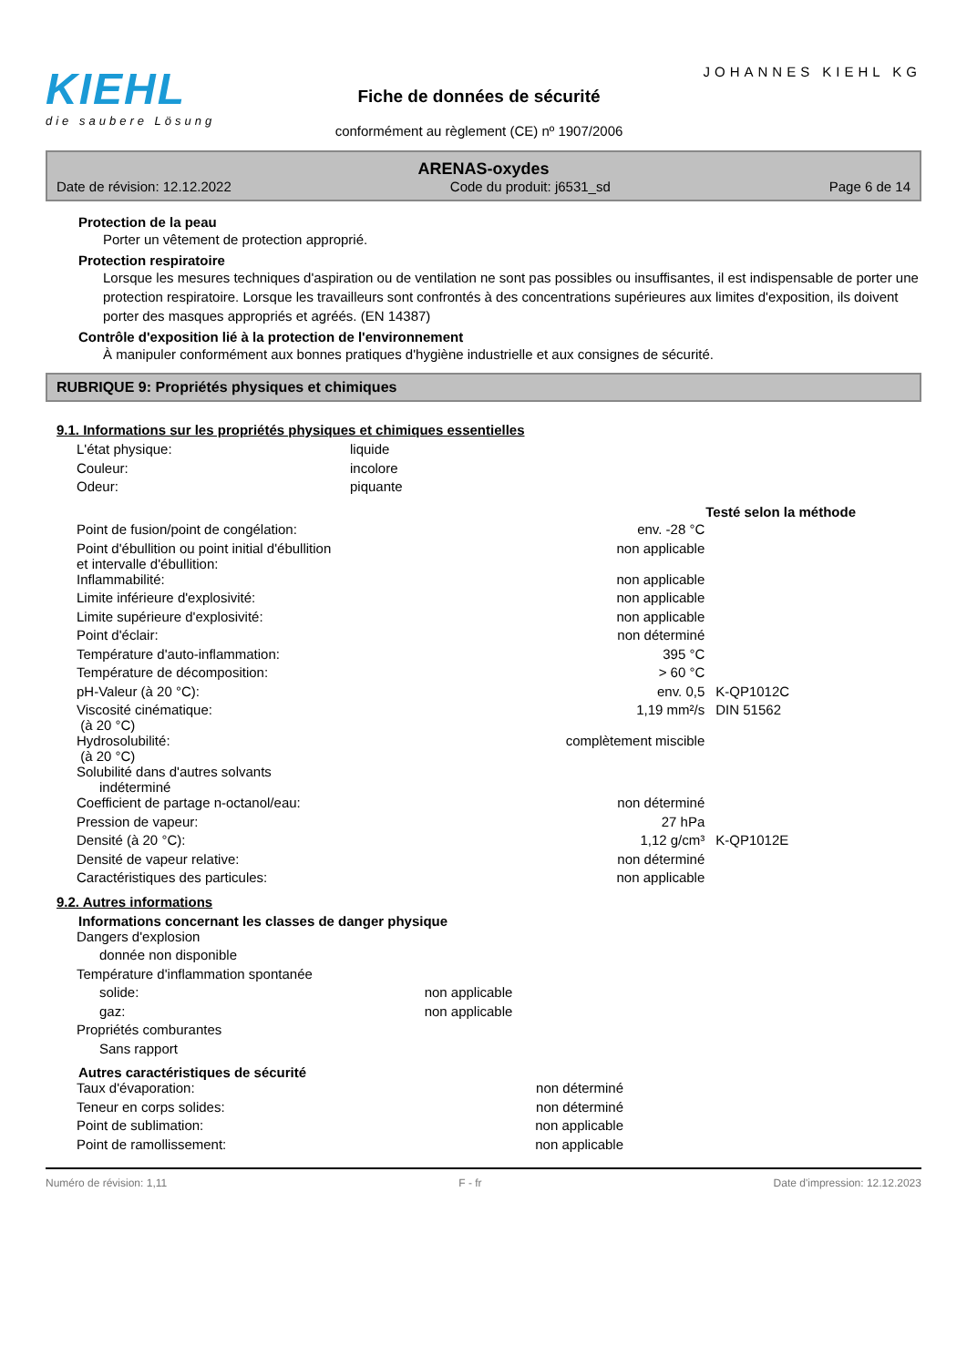KIEHL
die saubere Lösung
Fiche de données de sécurité
conformément au règlement (CE) nº 1907/2006
JOHANNES KIEHL KG
ARENAS-oxydes
Date de révision: 12.12.2022 Code du produit: j6531_sd Page 6 de 14
Protection de la peau
Porter un vêtement de protection approprié.
Protection respiratoire
Lorsque les mesures techniques d'aspiration ou de ventilation ne sont pas possibles ou insuffisantes, il est indispensable de porter une protection respiratoire. Lorsque les travailleurs sont confrontés à des concentrations supérieures aux limites d'exposition, ils doivent porter des masques appropriés et agréés. (EN 14387)
Contrôle d'exposition lié à la protection de l'environnement
À manipuler conformément aux bonnes pratiques d'hygiène industrielle et aux consignes de sécurité.
RUBRIQUE 9: Propriétés physiques et chimiques
9.1. Informations sur les propriétés physiques et chimiques essentielles
| L'état physique: | liquide |
| Couleur: | incolore |
| Odeur: | piquante |
| | | Testé selon la méthode |
| Point de fusion/point de congélation: | env. -28 °C | |
| Point d'ébullition ou point initial d'ébullition et intervalle d'ébullition: | non applicable | |
| Inflammabilité: | non applicable | |
| Limite inférieure d'explosivité: | non applicable | |
| Limite supérieure d'explosivité: | non applicable | |
| Point d'éclair: | non déterminé | |
| Température d'auto-inflammation: | 395 °C | |
| Température de décomposition: | > 60 °C | |
| pH-Valeur (à 20 °C): | env. 0,5 | K-QP1012C |
| Viscosité cinématique: (à 20 °C) | 1,19 mm²/s | DIN 51562 |
| Hydrosolubilité: (à 20 °C) | complètement miscible | |
| Solubilité dans d'autres solvants indéterminé | | |
| Coefficient de partage n-octanol/eau: | non déterminé | |
| Pression de vapeur: | 27 hPa | |
| Densité (à 20 °C): | 1,12 g/cm³ | K-QP1012E |
| Densité de vapeur relative: | non déterminé | |
| Caractéristiques des particules: | non applicable | |
9.2. Autres informations
Informations concernant les classes de danger physique
| Dangers d'explosion | |
| donnée non disponible | |
| Température d'inflammation spontanée | |
| solide: | non applicable |
| gaz: | non applicable |
| Propriétés comburantes | |
| Sans rapport | |
Autres caractéristiques de sécurité
| Taux d'évaporation: | non déterminé |
| Teneur en corps solides: | non déterminé |
| Point de sublimation: | non applicable |
| Point de ramollissement: | non applicable |
Numéro de révision: 1,11 F - fr Date d'impression: 12.12.2023